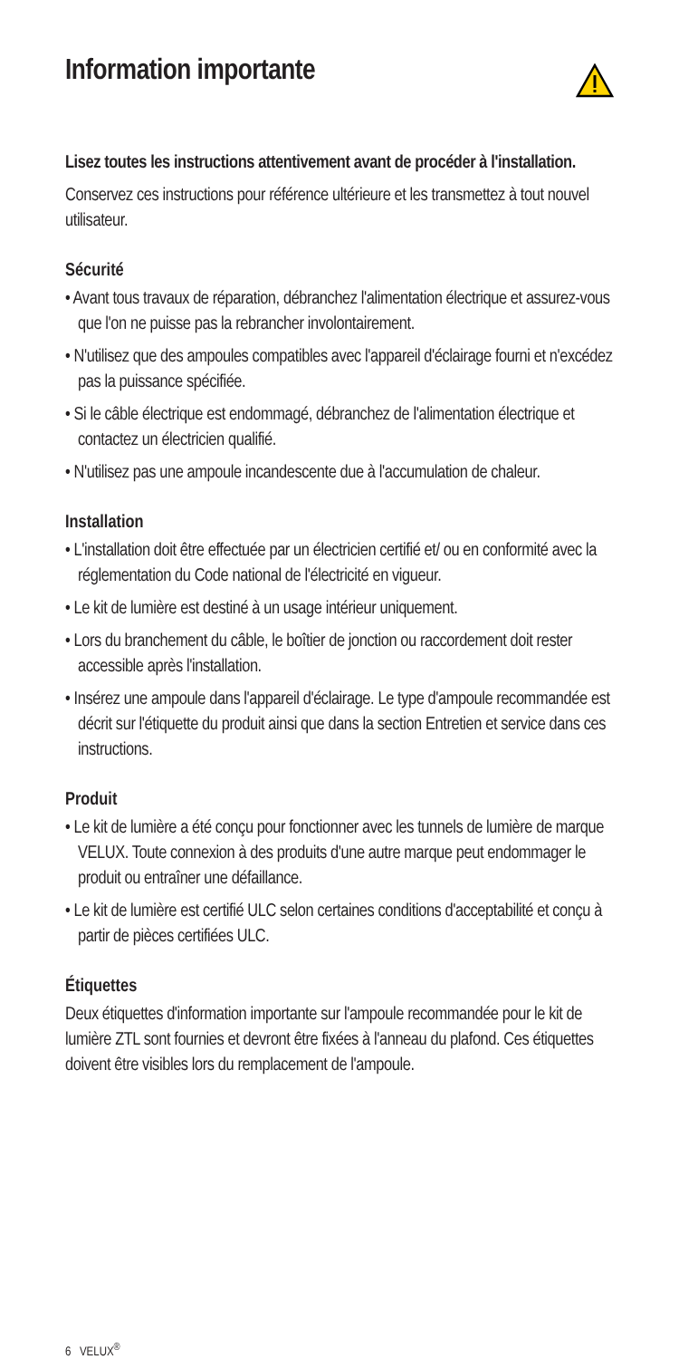Information importante
Lisez toutes les instructions attentivement avant de procé­der à l'installation.
Conservez ces instructions pour référence ultérieure et les trans­mettez à tout nouvel utilisateur.
Sécurité
• Avant tous travaux de réparation, débranchez l'alimentation électrique et assurez-vous que l'on ne puisse pas la rebrancher involontairement.
• N'utilisez que des ampoules compatibles avec l'appareil d'éclai­rage fourni et n'excédez pas la puissance spécifiée.
• Si le câble électrique est endommagé, débranchez de l'alimenta­tion électrique et contactez un électricien qualifié.
• N'utilisez pas une ampoule incandescente due à l'accumulation de chaleur.
Installation
• L'installation doit être effectuée par un électricien certifié et/ ou en conformité avec la réglementation du Code national de l'électricité en vigueur.
• Le kit de lumière est destiné à un usage intérieur uniquement.
• Lors du branchement du câble, le boîtier de jonction ou raccor­dement doit rester accessible après l'installation.
• Insérez une ampoule dans l'appareil d'éclairage. Le type d'am­poule recommandée est décrit sur l'étiquette du produit ainsi que dans la section Entretien et service dans ces instructions.
Produit
• Le kit de lumière a été conçu pour fonctionner avec les tunnels de lumière de marque VELUX. Toute connexion à des produits d'une autre marque peut endommager le produit ou entraîner une défaillance.
• Le kit de lumière est certifié ULC selon certaines conditions d'acceptabilité et conçu à partir de pièces certifiées ULC.
Étiquettes
Deux étiquettes d'information importante sur l'ampoule recom­mandée pour le kit de lumière ZTL sont fournies et devront être fixées à l'anneau du plafond. Ces étiquettes doivent être visibles lors du remplacement de l'ampoule.
6 VELUX<sup>®</sup>